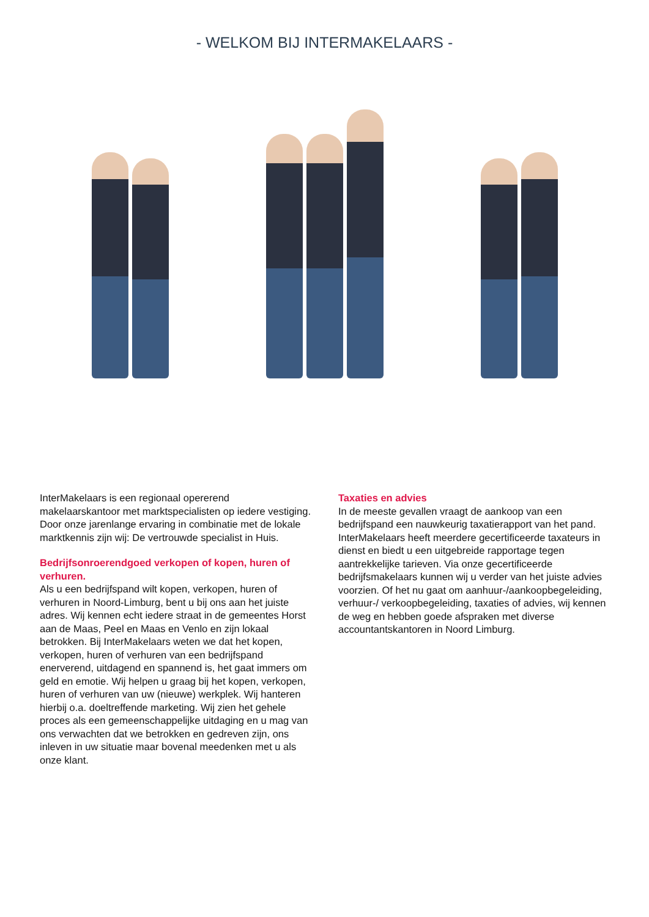- WELKOM BIJ INTERMAKELAARS -
InterMakelaars is een regionaal opererend makelaarskantoor met marktspecialisten op iedere vestiging. Door onze jarenlange ervaring in combinatie met de lokale marktkennis zijn wij: De vertrouwde specialist in Huis.
Bedrijfsonroerendgoed verkopen of kopen, huren of verhuren.
Als u een bedrijfspand wilt kopen, verkopen, huren of verhuren in Noord-Limburg, bent u bij ons aan het juiste adres. Wij kennen echt iedere straat in de gemeentes Horst aan de Maas, Peel en Maas en Venlo en zijn lokaal betrokken. Bij InterMakelaars weten we dat het kopen, verkopen, huren of verhuren van een bedrijfspand enerverend, uitdagend en spannend is, het gaat immers om geld en emotie. Wij helpen u graag bij het kopen, verkopen, huren of verhuren van uw (nieuwe) werkplek. Wij hanteren hierbij o.a. doeltreffende marketing. Wij zien het gehele proces als een gemeenschappelijke uitdaging en u mag van ons verwachten dat we betrokken en gedreven zijn, ons inleven in uw situatie maar bovenal meedenken met u als onze klant.
Taxaties en advies
In de meeste gevallen vraagt de aankoop van een bedrijfspand een nauwkeurig taxatierapport van het pand. InterMakelaars heeft meerdere gecertificeerde taxateurs in dienst en biedt u een uitgebreide rapportage tegen aantrekkelijke tarieven. Via onze gecertificeerde bedrijfsmakelaars kunnen wij u verder van het juiste advies voorzien. Of het nu gaat om aanhuur-/aankoopbegeleiding, verhuur-/ verkoopbegeleiding, taxaties of advies, wij kennen de weg en hebben goede afspraken met diverse accountantskantoren in Noord Limburg.